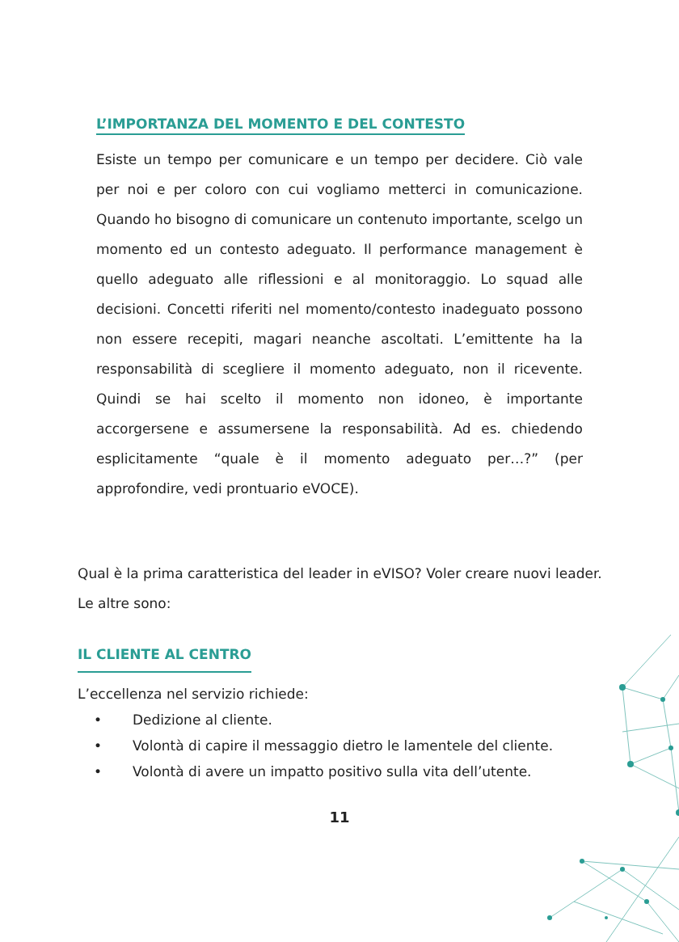L’IMPORTANZA DEL MOMENTO E DEL CONTESTO
Esiste un tempo per comunicare e un tempo per decidere. Ciò vale per noi e per coloro con cui vogliamo metterci in comunicazione. Quando ho bisogno di comunicare un contenuto importante, scelgo un momento ed un contesto adeguato. Il performance management è quello adeguato alle riflessioni e al monitoraggio. Lo squad alle decisioni. Concetti riferiti nel momento/contesto inadeguato possono non essere recepiti, magari neanche ascoltati. L’emittente ha la responsabilità di scegliere il momento adeguato, non il ricevente. Quindi se hai scelto il momento non idoneo, è importante accorgersene e assumersene la responsabilità. Ad es. chiedendo esplicitamente “quale è il momento adeguato per…?” (per approfondire, vedi prontuario eVOCE).
Qual è la prima caratteristica del leader in eVISO? Voler creare nuovi leader. Le altre sono:
IL CLIENTE AL CENTRO
L’eccellenza nel servizio richiede:
• Dedizione al cliente.
• Volontà di capire il messaggio dietro le lamentele del cliente.
• Volontà di avere un impatto positivo sulla vita dell’utente.
11